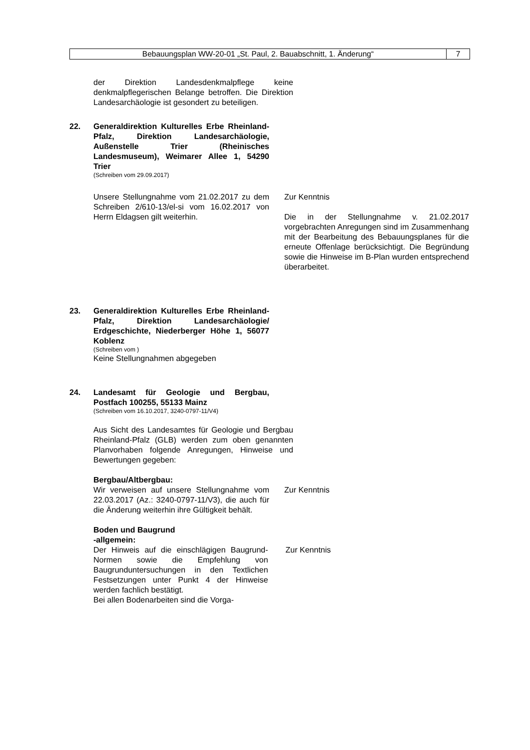Bebauungsplan WW-20-01 „St. Paul, 2. Bauabschnitt, 1. Änderung“
7
der Direktion Landesdenkmalpflege keine denkmalpflegerischen Belange betroffen. Die Direktion Landesarchäologie ist gesondert zu beteiligen.
22. Generaldirektion Kulturelles Erbe Rheinland-Pfalz, Direktion Landesarchäologie, Außenstelle Trier (Rheinisches Landesmuseum), Weimarer Allee 1, 54290 Trier
(Schreiben vom 29.09.2017)
Unsere Stellungnahme vom 21.02.2017 zu dem Schreiben 2/610-13/el-si vom 16.02.2017 von Herrn Eldagsen gilt weiterhin.
Zur Kenntnis
Die in der Stellungnahme v. 21.02.2017 vorgebrachten Anregungen sind im Zusammenhang mit der Bearbeitung des Bebauungsplanes für die erneute Offenlage berücksichtigt. Die Begründung sowie die Hinweise im B-Plan wurden entsprechend überarbeitet.
23. Generaldirektion Kulturelles Erbe Rheinland-Pfalz, Direktion Landesarchäologie/ Erdgeschichte, Niederberger Höhe 1, 56077 Koblenz
(Schreiben vom )
Keine Stellungnahmen abgegeben
24. Landesamt für Geologie und Bergbau, Postfach 100255, 55133 Mainz
(Schreiben vom 16.10.2017, 3240-0797-11/V4)
Aus Sicht des Landesamtes für Geologie und Bergbau Rheinland-Pfalz (GLB) werden zum oben genannten Planvorhaben folgende Anregungen, Hinweise und Bewertungen gegeben:
Bergbau/Altbergbau:
Wir verweisen auf unsere Stellungnahme vom 22.03.2017 (Az.: 3240-0797-11/V3), die auch für die Änderung weiterhin ihre Gültigkeit behält.
Zur Kenntnis
Boden und Baugrund
-allgemein:
Der Hinweis auf die einschlägigen Baugrund-Normen sowie die Empfehlung von Baugrunduntersuchungen in den Textlichen Festsetzungen unter Punkt 4 der Hinweise werden fachlich bestätigt.
Bei allen Bodenarbeiten sind die Vorga-
Zur Kenntnis